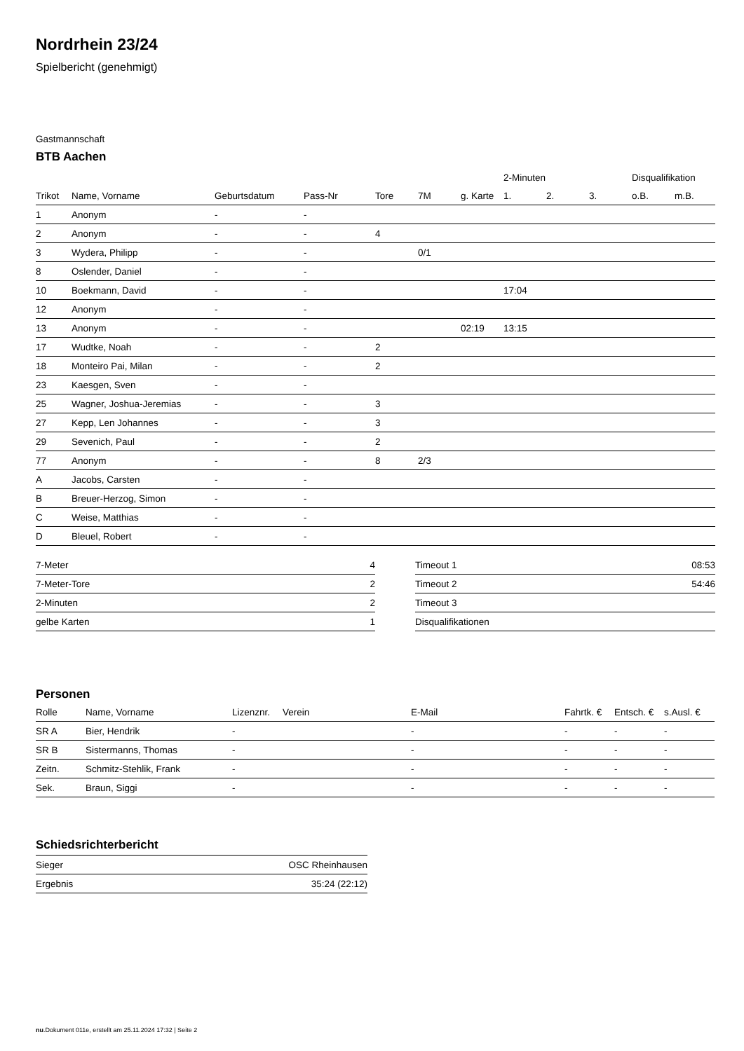Nordrhein 23/24
Spielbericht (genehmigt)
Gastmannschaft
BTB Aachen
| | | | | | | | 2-Minuten | | | Disqualifikation | |
| --- | --- | --- | --- | --- | --- | --- | --- | --- | --- | --- | --- |
| Trikot | Name, Vorname | Geburtsdatum | Pass-Nr | Tore | 7M | g. Karte | 1. | 2. | 3. | o.B. | m.B. |
| 1 | Anonym | - | - | | | | | | | | |
| 2 | Anonym | - | - | 4 | | | | | | | |
| 3 | Wydera, Philipp | - | - | | 0/1 | | | | | | |
| 8 | Oslender, Daniel | - | - | | | | | | | | |
| 10 | Boekmann, David | - | - | | | | 17:04 | | | | |
| 12 | Anonym | - | - | | | | | | | | |
| 13 | Anonym | - | - | | | 02:19 | 13:15 | | | | |
| 17 | Wudtke, Noah | - | - | 2 | | | | | | | |
| 18 | Monteiro Pai, Milan | - | - | 2 | | | | | | | |
| 23 | Kaesgen, Sven | - | - | | | | | | | | |
| 25 | Wagner, Joshua-Jeremias | - | - | 3 | | | | | | | |
| 27 | Kepp, Len Johannes | - | - | 3 | | | | | | | |
| 29 | Sevenich, Paul | - | - | 2 | | | | | | | |
| 77 | Anonym | - | - | 8 | 2/3 | | | | | | |
| A | Jacobs, Carsten | - | - | | | | | | | | |
| B | Breuer-Herzog, Simon | - | - | | | | | | | | |
| C | Weise, Matthias | - | - | | | | | | | | |
| D | Bleuel, Robert | - | - | | | | | | | | |
| 7-Meter | 4 |
| 7-Meter-Tore | 2 |
| 2-Minuten | 2 |
| gelbe Karten | 1 |
| Timeout 1 | 08:53 |
| Timeout 2 | 54:46 |
| Timeout 3 | |
| Disqualifikationen | |
Personen
| Rolle | Name, Vorname | Lizenznr. | Verein | E-Mail | Fahrtk. € | Entsch. € | s.Ausl. € |
| --- | --- | --- | --- | --- | --- | --- | --- |
| SR A | Bier, Hendrik | - | | - | - | - | - |
| SR B | Sistermanns, Thomas | - | | - | - | - | - |
| Zeitn. | Schmitz-Stehlik, Frank | - | | - | - | - | - |
| Sek. | Braun, Siggi | - | | - | - | - | - |
Schiedsrichterbericht
| Sieger | OSC Rheinhausen |
| Ergebnis | 35:24 (22:12) |
nu.Dokument 011e, erstellt am 25.11.2024 17:32 | Seite 2